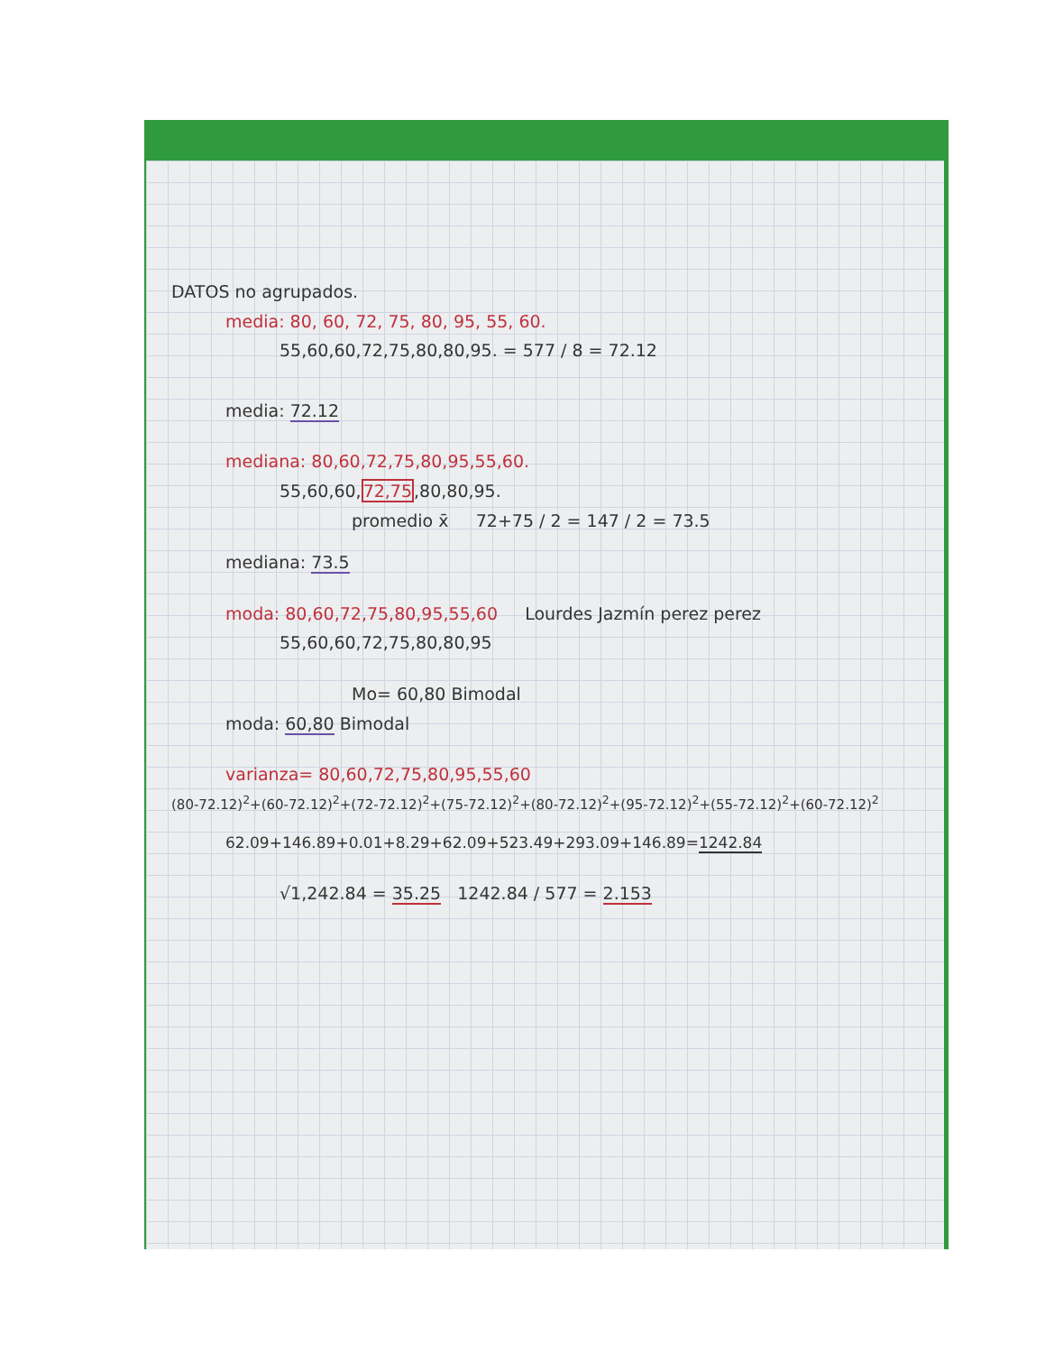DATOS no agrupados.
media: 80, 60, 72, 75, 80, 95, 55, 60.
55,60,60,72,75,80,80,95. = 577 / 8 = 72.12
media: 72.12
mediana: 80,60,72,75,80,95,55,60.
55,60,60,72,75,80,80,95.
promedio x̄ 72+75 / 2 = 147 / 2 = 73.5
mediana: 73.5
moda: 80,60,72,75,80,95,55,60 Lourdes Jazmín perez perez
55,60,60,72,75,80,80,95
Mo= 60,80 Bimodal
moda: 60,80 Bimodal
varianza= 80,60,72,75,80,95,55,60
(80-72.12)<sup>2</sup>+(60-72.12)<sup>2</sup>+(72-72.12)<sup>2</sup>+(75-72.12)<sup>2</sup>+(80-72.12)<sup>2</sup>+(95-72.12)<sup>2</sup>+(55-72.12)<sup>2</sup>+(60-72.12)<sup>2</sup>
62.09+146.89+0.01+8.29+62.09+523.49+293.09+146.89=1242.84
√1,242.84 = 35.25 1242.84 / 577 = 2.153